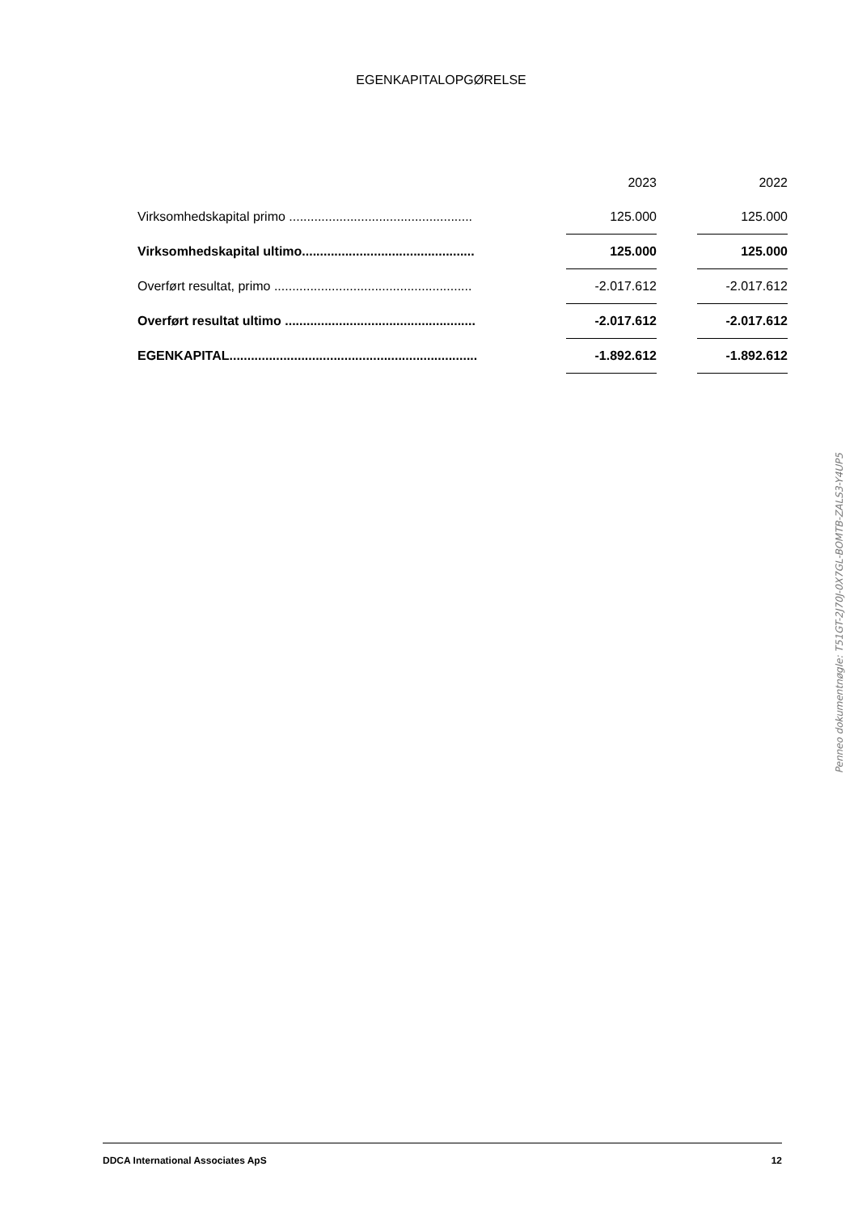EGENKAPITALOPGØRELSE
| | | 2023 | | 2022 |
| --- | --- | --- | --- | --- |
| Virksomhedskapital primo ................................................... | | 125.000 | | 125.000 |
| Virksomhedskapital ultimo ................................................ | | 125.000 | | 125.000 |
| Overført resultat, primo ....................................................... | | -2.017.612 | | -2.017.612 |
| Overført resultat ultimo ..................................................... | | -2.017.612 | | -2.017.612 |
| EGENKAPITAL ..................................................................... | | -1.892.612 | | -1.892.612 |
Penneo dokumentnøgle: T51GT-2J70J-0X7GL-BOMTB-ZALS3-Y4UP5
DDCA International Associates ApS 12